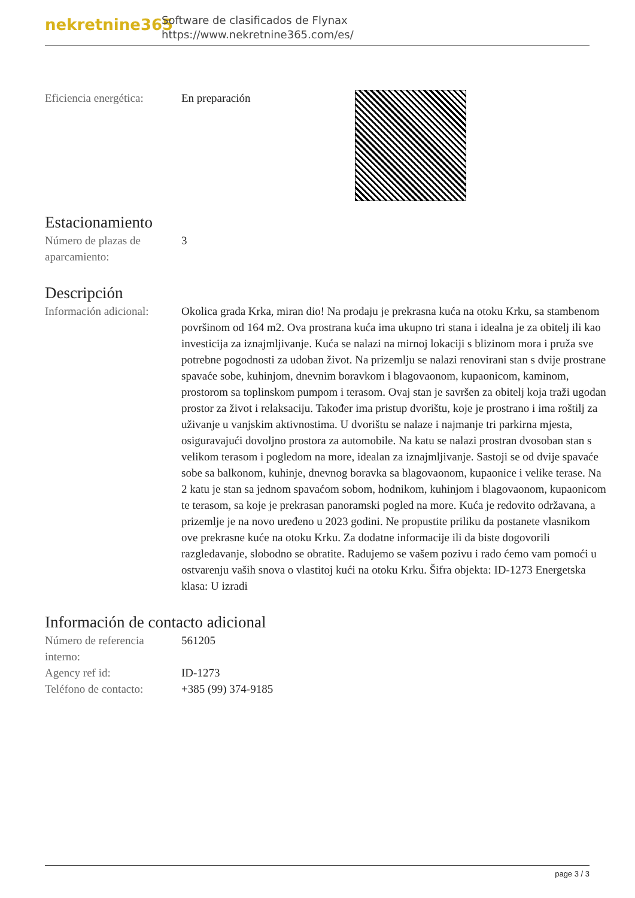nekretnine365
Software de clasificados de Flynax
https://www.nekretnine365.com/es/
Eficiencia energética:
En preparación
Estacionamiento
Número de plazas de aparcamiento:
3
Descripción
Información adicional:
Okolica grada Krka, miran dio! Na prodaju je prekrasna kuća na otoku Krku, sa stambenom površinom od 164 m2. Ova prostrana kuća ima ukupno tri stana i idealna je za obitelj ili kao investicija za iznajmljivanje. Kuća se nalazi na mirnoj lokaciji s blizinom mora i pruža sve potrebne pogodnosti za udoban život. Na prizemlju se nalazi renovirani stan s dvije prostrane spavaće sobe, kuhinjom, dnevnim boravkom i blagovaonom, kupaonicom, kaminom, prostorom sa toplinskom pumpom i terasom. Ovaj stan je savršen za obitelj koja traži ugodan prostor za život i relaksaciju. Također ima pristup dvorištu, koje je prostrano i ima roštilj za uživanje u vanjskim aktivnostima. U dvorištu se nalaze i najmanje tri parkirna mjesta, osiguravajući dovoljno prostora za automobile. Na katu se nalazi prostran dvosoban stan s velikom terasom i pogledom na more, idealan za iznajmljivanje. Sastoji se od dvije spavaće sobe sa balkonom, kuhinje, dnevnog boravka sa blagovaonom, kupaonice i velike terase. Na 2 katu je stan sa jednom spavaćom sobom, hodnikom, kuhinjom i blagovaonom, kupaonicom te terasom, sa koje je prekrasan panoramski pogled na more. Kuća je redovito održavana, a prizemlje je na novo uređeno u 2023 godini. Ne propustite priliku da postanete vlasnikom ove prekrasne kuće na otoku Krku. Za dodatne informacije ili da biste dogovorili razgledavanje, slobodno se obratite. Radujemo se vašem pozivu i rado ćemo vam pomoći u ostvarenju vaših snova o vlastitoj kući na otoku Krku. Šifra objekta: ID-1273 Energetska klasa: U izradi
Información de contacto adicional
Número de referencia interno:
561205
Agency ref id: ID-1273
Teléfono de contacto:
+385 (99) 374-9185
page 3 / 3